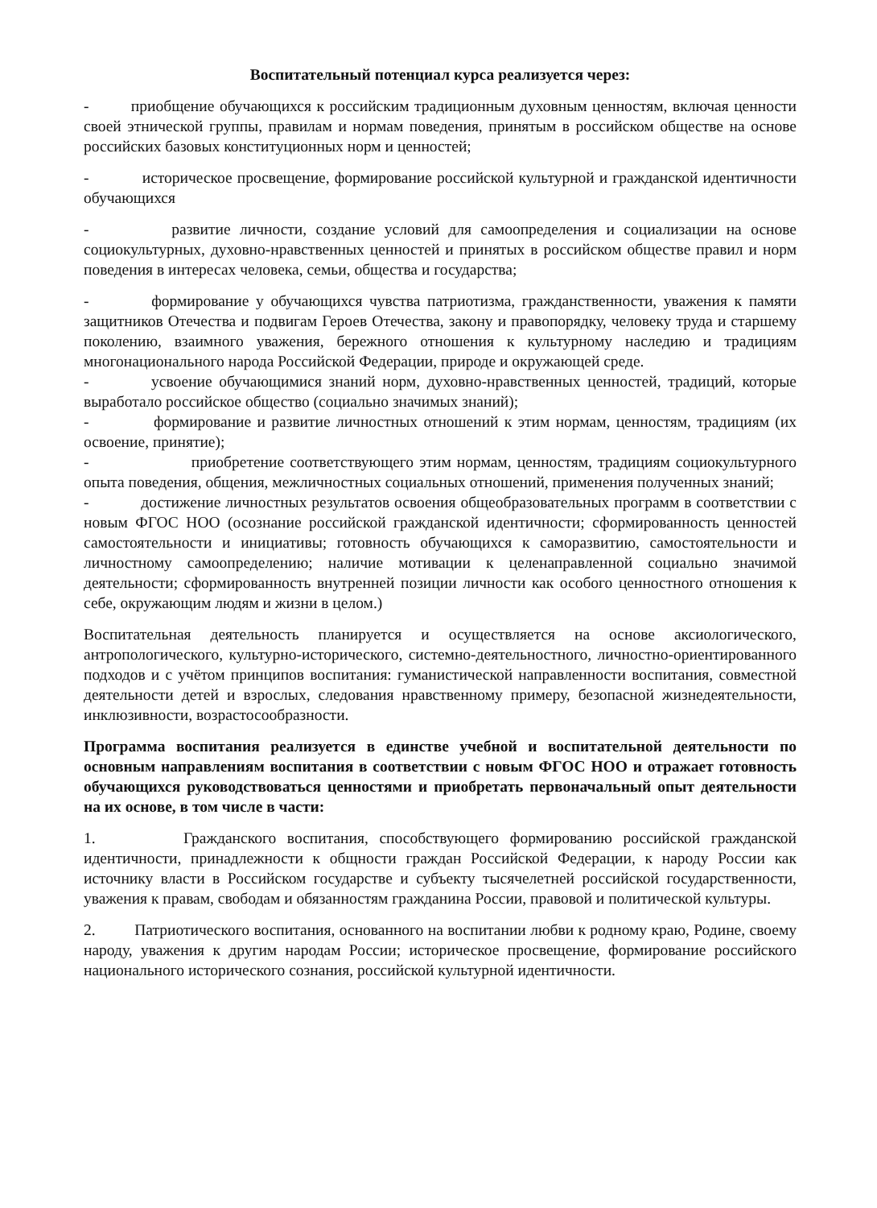Воспитательный потенциал курса реализуется через:
- приобщение обучающихся к российским традиционным духовным ценностям, включая ценности своей этнической группы, правилам и нормам поведения, принятым в российском обществе на основе российских базовых конституционных норм и ценностей;
- историческое просвещение, формирование российской культурной и гражданской идентичности обучающихся
- развитие личности, создание условий для самоопределения и социализации на основе социокультурных, духовно-нравственных ценностей и принятых в российском обществе правил и норм поведения в интересах человека, семьи, общества и государства;
- формирование у обучающихся чувства патриотизма, гражданственности, уважения к памяти защитников Отечества и подвигам Героев Отечества, закону и правопорядку, человеку труда и старшему поколению, взаимного уважения, бережного отношения к культурному наследию и традициям многонационального народа Российской Федерации, природе и окружающей среде.
- усвоение обучающимися знаний норм, духовно-нравственных ценностей, традиций, которые выработало российское общество (социально значимых знаний);
- формирование и развитие личностных отношений к этим нормам, ценностям, традициям (их освоение, принятие);
- приобретение соответствующего этим нормам, ценностям, традициям социокультурного опыта поведения, общения, межличностных социальных отношений, применения полученных знаний;
- достижение личностных результатов освоения общеобразовательных программ в соответствии с новым ФГОС НОО (осознание российской гражданской идентичности; сформированность ценностей самостоятельности и инициативы; готовность обучающихся к саморазвитию, самостоятельности и личностному самоопределению; наличие мотивации к целенаправленной социально значимой деятельности; сформированность внутренней позиции личности как особого ценностного отношения к себе, окружающим людям и жизни в целом.)
Воспитательная деятельность планируется и осуществляется на основе аксиологического, антропологического, культурно-исторического, системно-деятельностного, личностно-ориентированного подходов и с учётом принципов воспитания: гуманистической направленности воспитания, совместной деятельности детей и взрослых, следования нравственному примеру, безопасной жизнедеятельности, инклюзивности, возрастосообразности.
Программа воспитания реализуется в единстве учебной и воспитательной деятельности по основным направлениям воспитания в соответствии с новым ФГОС НОО и отражает готовность обучающихся руководствоваться ценностями и приобретать первоначальный опыт деятельности на их основе, в том числе в части:
1. Гражданского воспитания, способствующего формированию российской гражданской идентичности, принадлежности к общности граждан Российской Федерации, к народу России как источнику власти в Российском государстве и субъекту тысячелетней российской государственности, уважения к правам, свободам и обязанностям гражданина России, правовой и политической культуры.
2. Патриотического воспитания, основанного на воспитании любви к родному краю, Родине, своему народу, уважения к другим народам России; историческое просвещение, формирование российского национального исторического сознания, российской культурной идентичности.